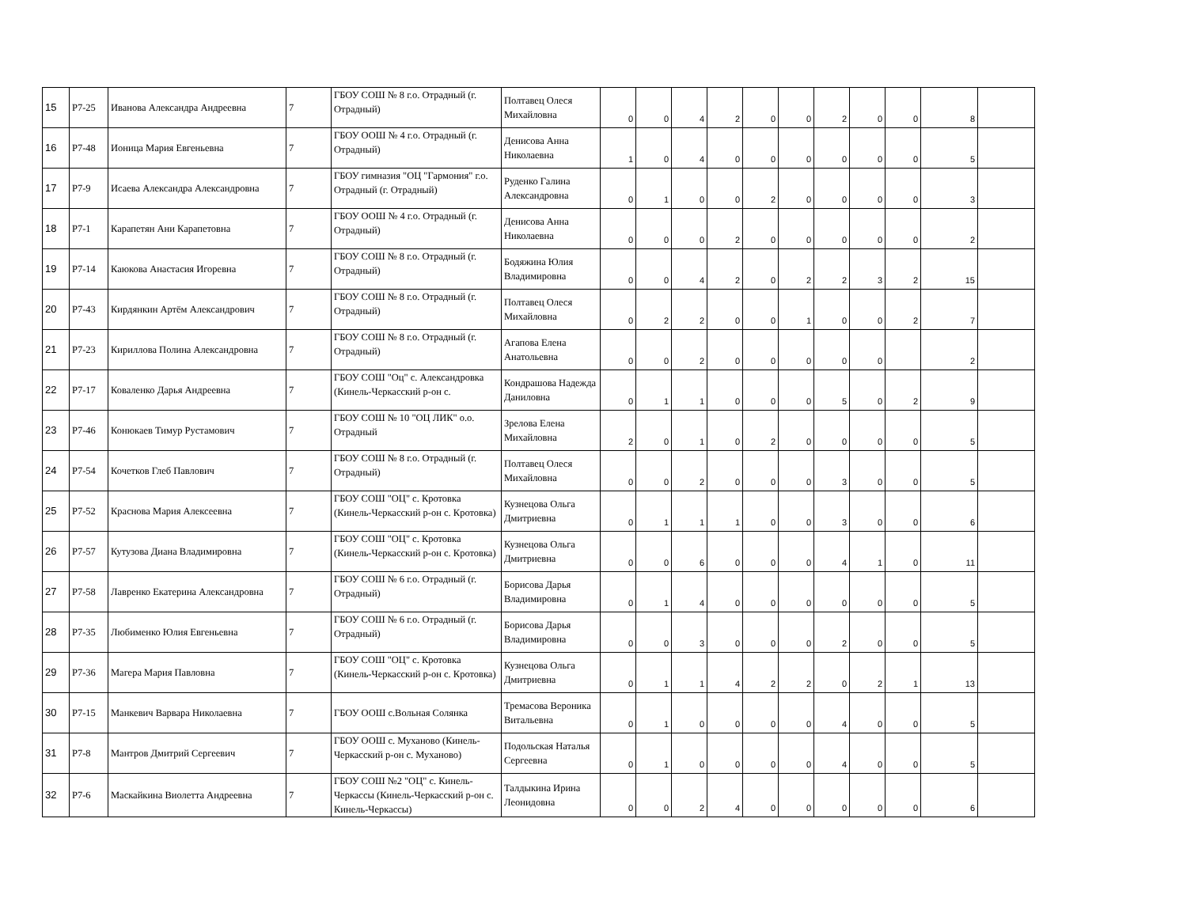| 15 | Р7-25 | Иванова Александра Андреевна | 7 | ГБОУ СОШ № 8 г.о. Отрадный (г. Отрадный) | Полтавец Олеся Михайловна | 0 | 0 | 4 | 2 | 0 | 0 | 2 | 0 | 0 | 8 | |
| 16 | Р7-48 | Ионица Мария Евгеньевна | 7 | ГБОУ ООШ № 4 г.о. Отрадный (г. Отрадный) | Денисова Анна Николаевна | 1 | 0 | 4 | 0 | 0 | 0 | 0 | 0 | 0 | 5 | |
| 17 | Р7-9 | Исаева Александра Александровна | 7 | ГБОУ гимназия "ОЦ "Гармония" г.о. Отрадный (г. Отрадный) | Руденко Галина Александровна | 0 | 1 | 0 | 0 | 2 | 0 | 0 | 0 | 0 | 3 | |
| 18 | Р7-1 | Карапетян Ани Карапетовна | 7 | ГБОУ ООШ № 4 г.о. Отрадный (г. Отрадный) | Денисова Анна Николаевна | 0 | 0 | 0 | 2 | 0 | 0 | 0 | 0 | 0 | 2 | |
| 19 | Р7-14 | Каюкова Анастасия Игоревна | 7 | ГБОУ СОШ № 8 г.о. Отрадный (г. Отрадный) | Бодяжина Юлия Владимировна | 0 | 0 | 4 | 2 | 0 | 2 | 2 | 3 | 2 | 15 | |
| 20 | Р7-43 | Кирдянкин Артём Александрович | 7 | ГБОУ СОШ № 8 г.о. Отрадный (г. Отрадный) | Полтавец Олеся Михайловна | 0 | 2 | 2 | 0 | 0 | 1 | 0 | 0 | 2 | 7 | |
| 21 | Р7-23 | Кириллова Полина Александровна | 7 | ГБОУ СОШ № 8 г.о. Отрадный (г. Отрадный) | Агапова Елена Анатольевна | 0 | 0 | 2 | 0 | 0 | 0 | 0 | 0 | | 2 | |
| 22 | Р7-17 | Коваленко Дарья Андреевна | 7 | ГБОУ СОШ "Оц" с. Александровка (Кинель-Черкасский р-он с. | Кондрашова Надежда Даниловна | 0 | 1 | 1 | 0 | 0 | 0 | 5 | 0 | 2 | 9 | |
| 23 | Р7-46 | Конюкаев Тимур Рустамович | 7 | ГБОУ СОШ № 10 "ОЦ ЛИК" о.о. Отрадный | Зрелова Елена Михайловна | 2 | 0 | 1 | 0 | 2 | 0 | 0 | 0 | 0 | 5 | |
| 24 | Р7-54 | Кочетков Глеб Павлович | 7 | ГБОУ СОШ № 8 г.о. Отрадный (г. Отрадный) | Полтавец Олеся Михайловна | 0 | 0 | 2 | 0 | 0 | 0 | 3 | 0 | 0 | 5 | |
| 25 | Р7-52 | Краснова Мария Алексеевна | 7 | ГБОУ СОШ "ОЦ" с. Кротовка (Кинель-Черкасский р-он с. Кротовка) | Кузнецова Ольга Дмитриевна | 0 | 1 | 1 | 1 | 0 | 0 | 3 | 0 | 0 | 6 | |
| 26 | Р7-57 | Кутузова Диана Владимировна | 7 | ГБОУ СОШ "ОЦ" с. Кротовка (Кинель-Черкасский р-он с. Кротовка) | Кузнецова Ольга Дмитриевна | 0 | 0 | 6 | 0 | 0 | 0 | 4 | 1 | 0 | 11 | |
| 27 | Р7-58 | Лавренко Екатерина Александровна | 7 | ГБОУ СОШ № 6 г.о. Отрадный (г. Отрадный) | Борисова Дарья Владимировна | 0 | 1 | 4 | 0 | 0 | 0 | 0 | 0 | 0 | 5 | |
| 28 | Р7-35 | Любименко Юлия Евгеньевна | 7 | ГБОУ СОШ № 6 г.о. Отрадный (г. Отрадный) | Борисова Дарья Владимировна | 0 | 0 | 3 | 0 | 0 | 0 | 2 | 0 | 0 | 5 | |
| 29 | Р7-36 | Магера Мария Павловна | 7 | ГБОУ СОШ "ОЦ" с. Кротовка (Кинель-Черкасский р-он с. Кротовка) | Кузнецова Ольга Дмитриевна | 0 | 1 | 1 | 4 | 2 | 2 | 0 | 2 | 1 | 13 | |
| 30 | Р7-15 | Манкевич Варвара Николаевна | 7 | ГБОУ ООШ с.Вольная Солянка | Тремасова Вероника Витальевна | 0 | 1 | 0 | 0 | 0 | 0 | 4 | 0 | 0 | 5 | |
| 31 | Р7-8 | Мантров Дмитрий Сергеевич | 7 | ГБОУ ООШ с. Муханово (Кинель-Черкасский р-он с. Муханово) | Подольская Наталья Сергеевна | 0 | 1 | 0 | 0 | 0 | 0 | 4 | 0 | 0 | 5 | |
| 32 | Р7-6 | Маскайкина Виолетта Андреевна | 7 | ГБОУ СОШ №2 "ОЦ" с. Кинель-Черкассы (Кинель-Черкасский р-он с. Кинель-Черкассы) | Талдыкина Ирина Леонидовна | 0 | 0 | 2 | 4 | 0 | 0 | 0 | 0 | 0 | 6 | |